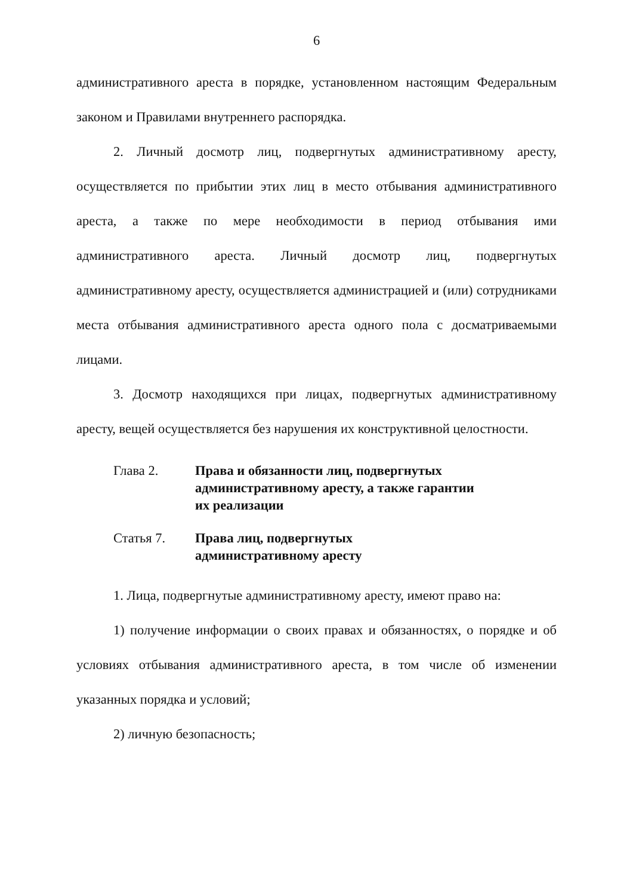6
административного ареста в порядке, установленном настоящим Федеральным законом и Правилами внутреннего распорядка.
2. Личный досмотр лиц, подвергнутых административному аресту, осуществляется по прибытии этих лиц в место отбывания административного ареста, а также по мере необходимости в период отбывания ими административного ареста. Личный досмотр лиц, подвергнутых административному аресту, осуществляется администрацией и (или) сотрудниками места отбывания административного ареста одного пола с досматриваемыми лицами.
3. Досмотр находящихся при лицах, подвергнутых административному аресту, вещей осуществляется без нарушения их конструктивной целостности.
Глава 2. Права и обязанности лиц, подвергнутых
административному аресту, а также гарантии
их реализации
Статья 7. Права лиц, подвергнутых
административному аресту
1. Лица, подвергнутые административному аресту, имеют право на:
1) получение информации о своих правах и обязанностях, о порядке и об условиях отбывания административного ареста, в том числе об изменении указанных порядка и условий;
2) личную безопасность;